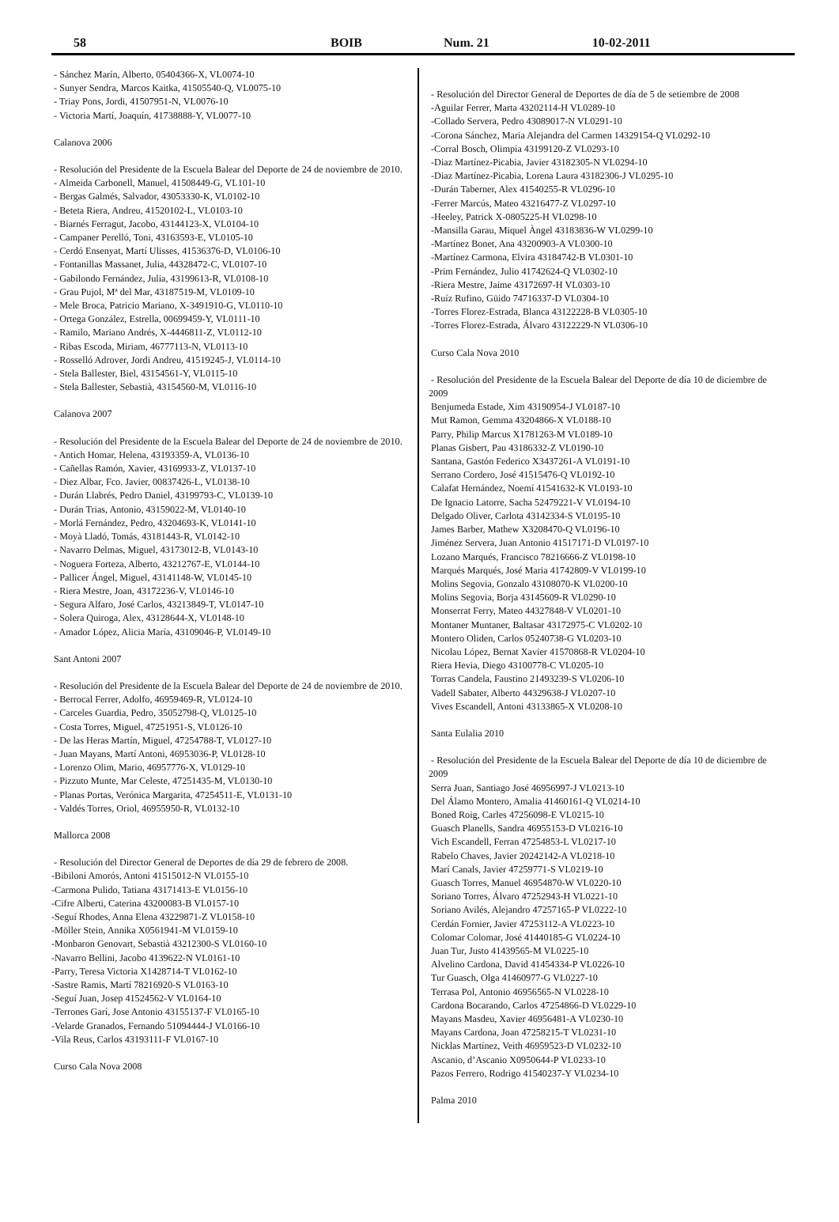58 BOIB Num. 21 10-02-2011
- Sánchez Marín, Alberto, 05404366-X, VL0074-10
- Sunyer Sendra, Marcos Kaitka, 41505540-Q, VL0075-10
- Triay Pons, Jordi, 41507951-N, VL0076-10
- Victoria Martí, Joaquín, 41738888-Y, VL0077-10
Calanova 2006
- Resolución del Presidente de la Escuela Balear del Deporte de 24 de noviembre de 2010.
- Almeida Carbonell, Manuel, 41508449-G, VL101-10
- Bergas Galmés, Salvador, 43053330-K, VL0102-10
- Beteta Riera, Andreu, 41520102-L, VL0103-10
- Biarnés Ferragut, Jacobo, 43144123-X, VL0104-10
- Campaner Perelló, Toni, 43163593-E, VL0105-10
- Cerdó Ensenyat, Martí Ulisses, 41536376-D, VL0106-10
- Fontanillas Massanet, Julia, 44328472-C, VL0107-10
- Gabilondo Fernández, Julia, 43199613-R, VL0108-10
- Grau Pujol, Mª del Mar, 43187519-M, VL0109-10
- Mele Broca, Patricio Mariano, X-3491910-G, VL0110-10
- Ortega González, Estrella, 00699459-Y, VL0111-10
- Ramilo, Mariano Andrés, X-4446811-Z, VL0112-10
- Ribas Escoda, Miriam, 46777113-N, VL0113-10
- Rosselló Adrover, Jordi Andreu, 41519245-J, VL0114-10
- Stela Ballester, Biel, 43154561-Y, VL0115-10
- Stela Ballester, Sebastià, 43154560-M, VL0116-10
Calanova 2007
- Resolución del Presidente de la Escuela Balear del Deporte de 24 de noviembre de 2010.
- Antich Homar, Helena, 43193359-A, VL0136-10
- Cañellas Ramón, Xavier, 43169933-Z, VL0137-10
- Diez Albar, Fco. Javier, 00837426-L, VL0138-10
- Durán Llabrés, Pedro Daniel, 43199793-C, VL0139-10
- Durán Trias, Antonio, 43159022-M, VL0140-10
- Morlá Fernández, Pedro, 43204693-K, VL0141-10
- Moyà Lladó, Tomás, 43181443-R, VL0142-10
- Navarro Delmas, Miguel, 43173012-B, VL0143-10
- Noguera Forteza, Alberto, 43212767-E, VL0144-10
- Pallicer Ángel, Miguel, 43141148-W, VL0145-10
- Riera Mestre, Joan, 43172236-V, VL0146-10
- Segura Alfaro, José Carlos, 43213849-T, VL0147-10
- Solera Quiroga, Alex, 43128644-X, VL0148-10
- Amador López, Alicia María, 43109046-P, VL0149-10
Sant Antoni 2007
- Resolución del Presidente de la Escuela Balear del Deporte de 24 de noviembre de 2010.
- Berrocal Ferrer, Adolfo, 46959469-R, VL0124-10
- Carceles Guardia, Pedro, 35052798-Q, VL0125-10
- Costa Torres, Miguel, 47251951-S, VL0126-10
- De las Heras Martín, Miguel, 47254788-T, VL0127-10
- Juan Mayans, Martí Antoni, 46953036-P, VL0128-10
- Lorenzo Olim, Mario, 46957776-X, VL0129-10
- Pizzuto Munte, Mar Celeste, 47251435-M, VL0130-10
- Planas Portas, Verónica Margarita, 47254511-E, VL0131-10
- Valdés Torres, Oriol, 46955950-R, VL0132-10
Mallorca 2008
- Resolución del Director General de Deportes de día 29 de febrero de 2008.
-Bibiloni Amorós, Antoni 41515012-N VL0155-10
-Carmona Pulido, Tatiana 43171413-E VL0156-10
-Cifre Alberti, Caterina 43200083-B VL0157-10
-Seguí Rhodes, Anna Elena 43229871-Z VL0158-10
-Möller Stein, Annika X0561941-M VL0159-10
-Monbaron Genovart, Sebastià 43212300-S VL0160-10
-Navarro Bellini, Jacobo 4139622-N VL0161-10
-Parry, Teresa Victoria X1428714-T VL0162-10
-Sastre Ramis, Martí 78216920-S VL0163-10
-Seguí Juan, Josep 41524562-V VL0164-10
-Terrones Garí, Jose Antonio 43155137-F VL0165-10
-Velarde Granados, Fernando 51094444-J VL0166-10
-Vila Reus, Carlos 43193111-F VL0167-10
Curso Cala Nova 2008
- Resolución del Director General de Deportes de día de 5 de setiembre de 2008
-Aguilar Ferrer, Marta 43202114-H VL0289-10
-Collado Servera, Pedro 43089017-N VL0291-10
-Corona Sánchez, Maria Alejandra del Carmen 14329154-Q VL0292-10
-Corral Bosch, Olimpia 43199120-Z VL0293-10
-Diaz Martínez-Picabia, Javier 43182305-N VL0294-10
-Diaz Martínez-Picabia, Lorena Laura 43182306-J VL0295-10
-Durán Taberner, Alex 41540255-R VL0296-10
-Ferrer Marcús, Mateo 43216477-Z VL0297-10
-Heeley, Patrick X-0805225-H VL0298-10
-Mansilla Garau, Miquel Àngel 43183836-W VL0299-10
-Martínez Bonet, Ana 43200903-A VL0300-10
-Martínez Carmona, Elvira 43184742-B VL0301-10
-Prim Fernández, Julio 41742624-Q VL0302-10
-Riera Mestre, Jaime 43172697-H VL0303-10
-Ruíz Rufino, Güido 74716337-D VL0304-10
-Torres Florez-Estrada, Blanca 43122228-B VL0305-10
-Torres Florez-Estrada, Álvaro 43122229-N VL0306-10
Curso Cala Nova 2010
- Resolución del Presidente de la Escuela Balear del Deporte de día 10 de diciembre de 2009
Benjumeda Estade, Xim 43190954-J VL0187-10
Mut Ramon, Gemma 43204866-X VL0188-10
Parry, Philip Marcus X1781263-M VL0189-10
Planas Gisbert, Pau 43186332-Z VL0190-10
Santana, Gastón Federico X3437261-A VL0191-10
Serrano Cordero, José 41515476-Q VL0192-10
Calafat Hernández, Noemí 41541632-K VL0193-10
De Ignacio Latorre, Sacha 52479221-V VL0194-10
Delgado Oliver, Carlota 43142334-S VL0195-10
James Barber, Mathew X3208470-Q VL0196-10
Jiménez Servera, Juan Antonio 41517171-D VL0197-10
Lozano Marqués, Francisco 78216666-Z VL0198-10
Marqués Marqués, José Maria 41742809-V VL0199-10
Molins Segovia, Gonzalo 43108070-K VL0200-10
Molins Segovia, Borja 43145609-R VL0290-10
Monserrat Ferry, Mateo 44327848-V VL0201-10
Montaner Muntaner, Baltasar 43172975-C VL0202-10
Montero Oliden, Carlos 05240738-G VL0203-10
Nicolau López, Bernat Xavier 41570868-R VL0204-10
Riera Hevia, Diego 43100778-C VL0205-10
Torras Candela, Faustino 21493239-S VL0206-10
Vadell Sabater, Alberto 44329638-J VL0207-10
Vives Escandell, Antoni 43133865-X VL0208-10
Santa Eulalia 2010
- Resolución del Presidente de la Escuela Balear del Deporte de día 10 de diciembre de 2009
Serra Juan, Santiago José 46956997-J VL0213-10
Del Álamo Montero, Amalia 41460161-Q VL0214-10
Boned Roig, Carles 47256098-E VL0215-10
Guasch Planells, Sandra 46955153-D VL0216-10
Vich Escandell, Ferran 47254853-L VL0217-10
Rabelo Chaves, Javier 20242142-A VL0218-10
Marí Canals, Javier 47259771-S VL0219-10
Guasch Torres, Manuel 46954870-W VL0220-10
Soriano Torres, Álvaro 47252943-H VL0221-10
Soriano Avilés, Alejandro 47257165-P VL0222-10
Cerdán Fornier, Javier 47253112-A VL0223-10
Colomar Colomar, José 41440185-G VL0224-10
Juan Tur, Justo 41439565-M VL0225-10
Alvelino Cardona, David 41454334-P VL0226-10
Tur Guasch, Olga 41460977-G VL0227-10
Terrasa Pol, Antonio 46956565-N VL0228-10
Cardona Bocarando, Carlos 47254866-D VL0229-10
Mayans Masdeu, Xavier 46956481-A VL0230-10
Mayans Cardona, Joan 47258215-T VL0231-10
Nicklas Martínez, Veith 46959523-D VL0232-10
Ascanio, d’Ascanio X0950644-P VL0233-10
Pazos Ferrero, Rodrigo 41540237-Y VL0234-10
Palma 2010